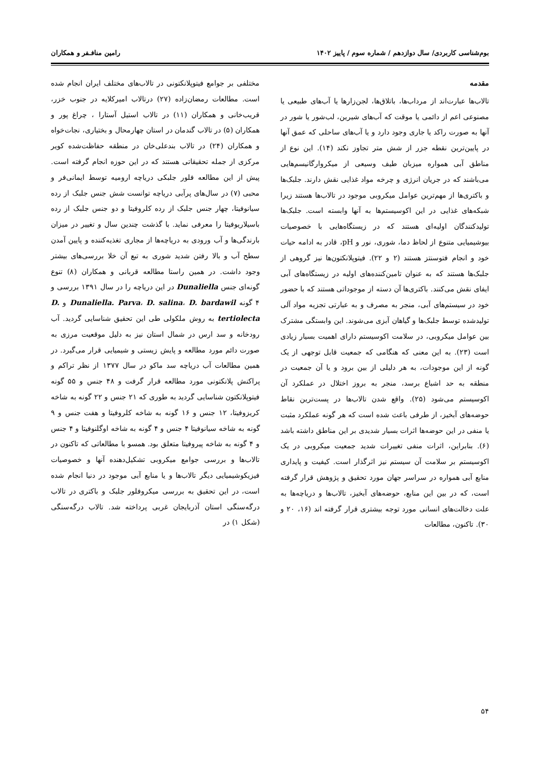بوم‌شناسی کاربردی/ سال دوازدهم / شماره سوم / پاییز ۱۴۰۲ رامین منافـفر و همکاران
مقدمه
تالاب‌ها عبارت‌اند از مرداب‌ها، باتلاق‌ها، لجن‌زارها یا آب‌های طبیعی یا مصنوعی اعم از دائمی یا موقت که آب‌های شیرین، لب‌شور یا شور در آنها به صورت راکد یا جاری وجود دارد و یا آب‌های ساحلی که عمق آنها در پایین‌ترین نقطه جزر از شش متر تجاوز نکند (۱۴). این نوع از مناطق آبی همواره میزبان طیف وسیعی از میکروارگانیسم‌هایی می‌باشند که در جریان انرژی و چرخه مواد غذایی نقش دارند. جلبک‌ها و باکتری‌ها از مهم‌ترین عوامل میکروبی موجود در تالاب‌ها هستند زیرا شبکه‌های غذایی در این اکوسیستم‌ها به آنها وابسته است. جلبک‌ها تولیدکنندگان اولیه‌ای هستند که در زیستگاه‌هایی با خصوصیات بیوشیمیایی متنوع از لحاظ دما، شوری، نور و pH، قادر به ادامه حیات خود و انجام فتوسنتز هستند (۲ و ۲۲). فیتوپلانکتون‌ها نیز گروهی از جلبک‌ها هستند که به عنوان تامین‌کننده‌های اولیه در زیستگاه‌های آبی ایفای نقش می‌کنند. باکتری‌ها آن دسته از موجوداتی هستند که با حضور خود در سیستم‌های آبی، منجر به مصرف و به عبارتی تجزیه مواد آلی تولیدشده توسط جلبک‌ها و گیاهان آبزی می‌شوند. این وابستگی مشترک بین عوامل میکروبی، در سلامت اکوسیستم دارای اهمیت بسیار زیادی است (۲۳). به این معنی که هنگامی که جمعیت قابل توجهی از یک گونه از این موجودات، به هر دلیلی از بین برود و یا آن جمعیت در منطقه به حد اشباع برسد، منجر به بروز اختلال در عملکرد آن اکوسیستم می‌شود (۲۵). واقع شدن تالاب‌ها در پست‌ترین نقاط حوضه‌های آبخیز، از طرفی باعث شده است که هر گونه عملکرد مثبت یا منفی در این حوضه‌ها اثرات بسیار شدیدی بر این مناطق داشته باشد (۶). بنابراین، اثرات منفی تغییرات شدید جمعیت میکروبی در یک اکوسیستم بر سلامت آن سیستم نیز اثرگذار است. کیفیت و پایداری منابع آبی همواره در سراسر جهان مورد تحقیق و پژوهش قرار گرفته است، که در بین این منابع، حوضه‌های آبخیز، تالاب‌ها و دریاچه‌ها به علت دخالت‌های انسانی مورد توجه بیشتری قرار گرفته اند (۱۶، ۲۰ و ۳۰). تاکنون، مطالعات
مختلفی بر جوامع فیتوپلانکتونی در تالاب‌های مختلف ایران انجام شده است. مطالعات رمضان‌زاده (۲۷) درتالاب امیرکلایه در جنوب خزر، قریب‌خانی و همکاران (۱۱) در تالاب استیل آستارا ، چراغ پور و همکاران (۵) در تالاب گندمان در استان چهارمحال و بختیاری، نجات‌خواه و همکاران (۲۴) در تالاب بندعلی‌خان در منطقه حفاظت‌شده کویر مرکزی از جمله تحقیقاتی هستند که در این حوزه انجام گرفته است. پیش از این مطالعه فلور جلبکی دریاچه ارومیه توسط ایمانی‌فر و محبی (۷) در سال‌های پرآبی دریاچه توانست شش جنس جلبک از رده سیانوفیتا، چهار جنس جلبک از رده کلروفیتا و دو جنس جلبک از رده باسیلاریوفیتا را معرفی نماید. با گذشت چندین سال و تغییر در میزان بارندگی‌ها و آب ورودی به دریاچه‌ها از مجاری تغذیه‌کننده و پایین آمدن سطح آب و بالا رفتن شدید شوری به تبع آن خلا بررسی‌های بیشتر وجود داشت. در همین راستا مطالعه قربانی و همکاران (۸) تنوع گونه‌ای جنس Dunaliella در این دریاچه را در سال ۱۳۹۱ بررسی و ۴ گونه Dunaliella. Parva، D. salina، D. bardawil و D. tertiolecta به روش ملکولی طی این تحقیق شناسایی گردید. آب رودخانه و سد ارس در شمال استان نیز به دلیل موقعیت مرزی به صورت دائم مورد مطالعه و پایش زیستی و شیمیایی قرار می‌گیرد. در همین مطالعات آب دریاچه سد ماکو در سال ۱۳۷۷ از نظر تراکم و پراکنش پلانکتونی مورد مطالعه قرار گرفت و ۴۸ جنس و ۵۵ گونه فیتوپلانکتون شناسایی گردید به طوری که ۲۱ جنس و ۲۲ گونه به شاخه کریزوفیتا، ۱۲ جنس و ۱۶ گونه به شاخه کلروفیتا و هفت جنس و ۹ گونه به شاخه سیانوفیتا ۴ جنس و ۴ گونه به شاخه اوگلنوفیتا و ۴ جنس و ۴ گونه به شاخه پیروفیتا متعلق بود. همسو با مطالعاتی که تاکنون در تالاب‌ها و بررسی جوامع میکروبی تشکیل‌دهنده آنها و خصوصیات فیزیکوشیمیایی دیگر تالاب‌ها و یا منابع آبی موجود در دنیا انجام شده است، در این تحقیق به بررسی میکروفلور جلبک و باکتری در تالاب درگه‌سنگی استان آذربایجان غربی پرداخته شد. تالاب درگه‌سنگی (شکل ۱) در
۵۴